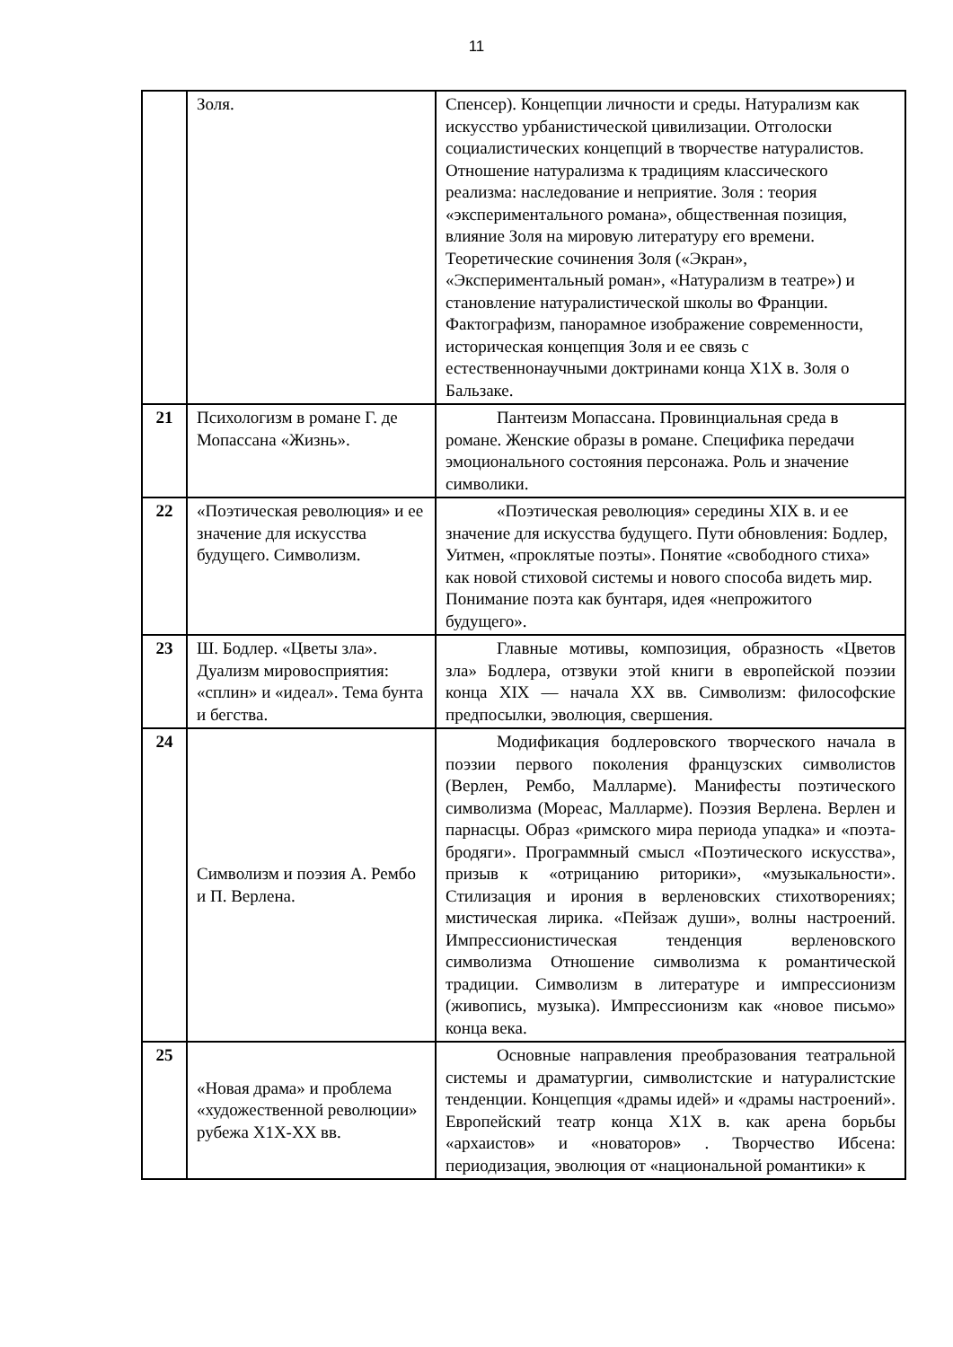11
| | Золя. | Спенсер). Концепции личности и среды. Натурализм как искусство урбанистической цивилизации. Отголоски социалистических концепций в творчестве натуралистов. Отношение натурализма к традициям классического реализма: наследование и неприятие. Золя : теория «экспериментального романа», общественная позиция, влияние Золя на мировую литературу его времени. Теоретические сочинения Золя («Экран», «Экспериментальный роман», «Натурализм в театре») и становление натуралистической школы во Франции. Фактографизм, панорамное изображение современности, историческая концепция Золя и ее связь с естественнонаучными доктринами конца Х1Х в. Золя о Бальзаке. |
| 21 | Психологизм в романе Г. де Мопассана «Жизнь». | Пантеизм Мопассана. Провинциальная среда в романе. Женские образы в романе. Специфика передачи эмоционального состояния персонажа. Роль и значение символики. |
| 22 | «Поэтическая революция» и ее значение для искусства будущего. Символизм. | «Поэтическая революция» середины XIX в. и ее значение для искусства будущего. Пути обновления: Бодлер, Уитмен, «проклятые поэты». Понятие «свободного стиха» как новой стиховой системы и нового способа видеть мир. Понимание поэта как бунтаря, идея «непрожитого будущего». |
| 23 | Ш. Бодлер. «Цветы зла». Дуализм мировосприятия: «сплин» и «идеал». Тема бунта и бегства. | Главные мотивы, композиция, образность «Цветов зла» Бодлера, отзвуки этой книги в европейской поэзии конца XIX — начала XX вв. Символизм: философские предпосылки, эволюция, свершения. |
| 24 | Символизм и поэзия А. Рембо и П. Верлена. | Модификация бодлеровского творческого начала в поэзии первого поколения французских символистов (Верлен, Рембо, Малларме). Манифесты поэтического символизма (Мореас, Малларме). Поэзия Верлена. Верлен и парнасцы. Образ «римского мира периода упадка» и «поэта-бродяги». Программный смысл «Поэтического искусства», призыв к «отрицанию риторики», «музыкальности». Стилизация и ирония в верленовских стихотворениях; мистическая лирика. «Пейзаж души», волны настроений. Импрессионистическая тенденция верленовского символизма Отношение символизма к романтической традиции. Символизм в литературе и импрессионизм (живопись, музыка). Импрессионизм как «новое письмо» конца века. |
| 25 | «Новая драма» и проблема «художественной революции» рубежа Х1Х-ХХ вв. | Основные направления преобразования театральной системы и драматургии, символистские и натуралистские тенденции. Концепция «драмы идей» и «драмы настроений». Европейский театр конца Х1Х в. как арена борьбы «архаистов» и «новаторов» . Творчество Ибсена: периодизация, эволюция от «национальной романтики» к |